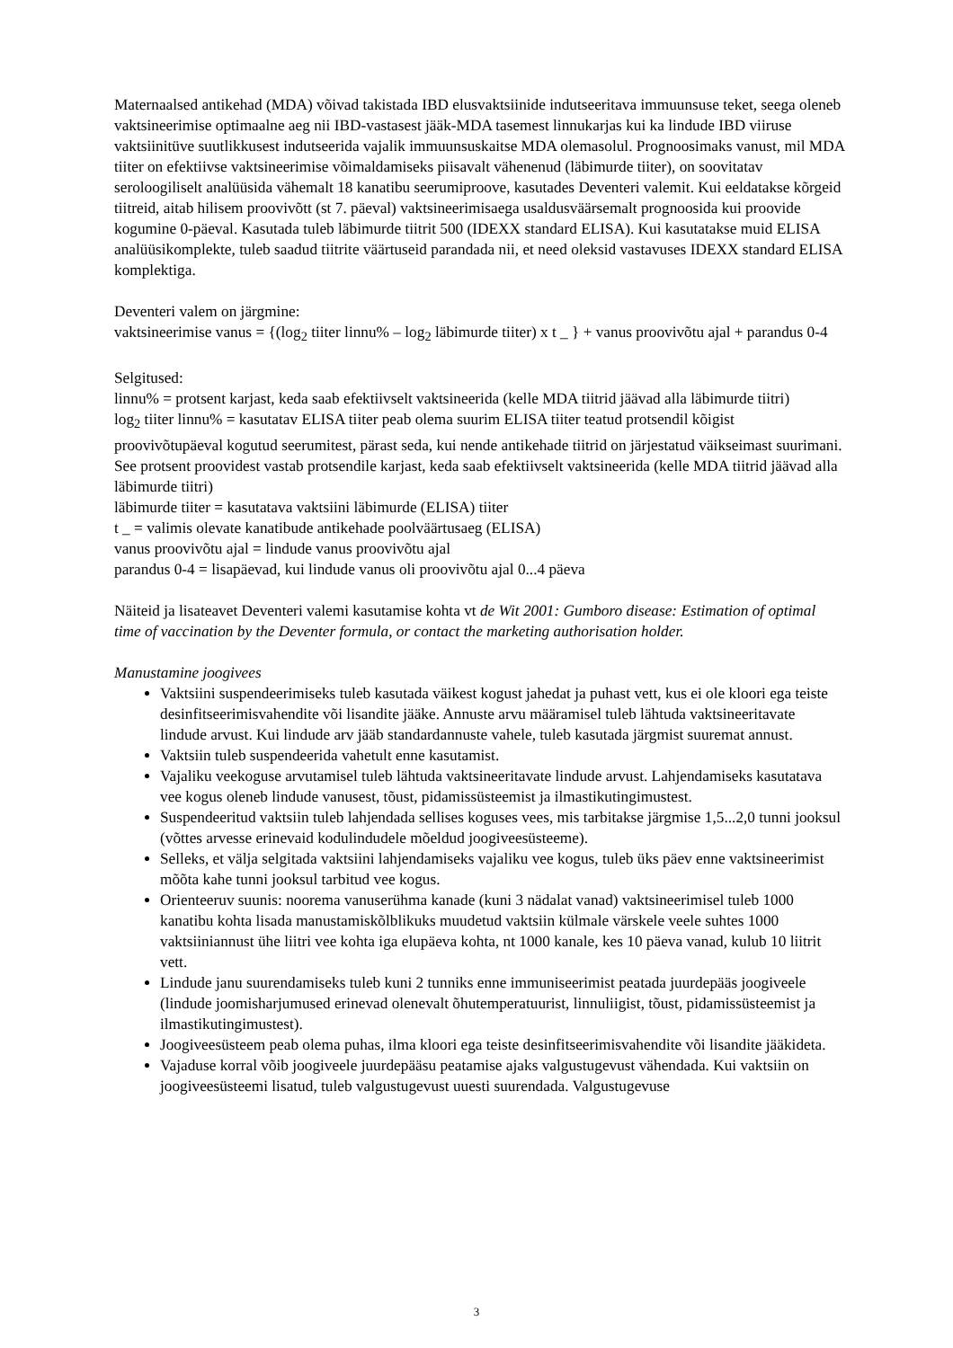Maternaalsed antikehad (MDA) võivad takistada IBD elusvaktsiinide indutseeritava immuunsuse teket, seega oleneb vaktsineerimise optimaalne aeg nii IBD-vastasest jääk-MDA tasemest linnukarjas kui ka lindude IBD viiruse vaktsiinitüve suutlikkusest indutseerida vajalik immuunsuskaitse MDA olemasolul. Prognoosimaks vanust, mil MDA tiiter on efektiivse vaktsineerimise võimaldamiseks piisavalt vähenenud (läbimurde tiiter), on soovitatav seroloogiliselt analüüsida vähemalt 18 kanatibu seerumiproove, kasutades Deventeri valemit. Kui eeldatakse kõrgeid tiitreid, aitab hilisem proovivõtt (st 7. päeval) vaktsineerimisaega usaldusväärsemalt prognoosida kui proovide kogumine 0-päeval. Kasutada tuleb läbimurde tiitrit 500 (IDEXX standard ELISA). Kui kasutatakse muid ELISA analüüsikomplekte, tuleb saadud tiitrite väärtuseid parandada nii, et need oleksid vastavuses IDEXX standard ELISA komplektiga.
Deventeri valem on järgmine:
vaktsineerimise vanus = {(log<sub>2</sub> tiiter linnu% – log<sub>2</sub> läbimurde tiiter) x t _ } + vanus proovivõtu ajal + parandus 0-4
Selgitused:
linnu% = protsent karjast, keda saab efektiivselt vaktsineerida (kelle MDA tiitrid jäävad alla läbimurde tiitri)
log<sub>2</sub> tiiter linnu% = kasutatav ELISA tiiter peab olema suurim ELISA tiiter teatud protsendil kõigist proovivõtupäeval kogutud seerumitest, pärast seda, kui nende antikehade tiitrid on järjestatud väikseimast suurimani. See protsent proovidest vastab protsendile karjast, keda saab efektiivselt vaktsineerida (kelle MDA tiitrid jäävad alla läbimurde tiitri)
läbimurde tiiter = kasutatava vaktsiini läbimurde (ELISA) tiiter
t _ = valimis olevate kanatibude antikehade poolväärtusaeg (ELISA)
vanus proovivõtu ajal = lindude vanus proovivõtu ajal
parandus 0-4 = lisapäevad, kui lindude vanus oli proovivõtu ajal 0...4 päeva
Näiteid ja lisateavet Deventeri valemi kasutamise kohta vt de Wit 2001: Gumboro disease: Estimation of optimal time of vaccination by the Deventer formula, or contact the marketing authorisation holder.
Manustamine joogivees
Vaktsiini suspendeerimiseks tuleb kasutada väikest kogust jahedat ja puhast vett, kus ei ole kloori ega teiste desinfitseerimisvahendite või lisandite jääke. Annuste arvu määramisel tuleb lähtuda vaktsineeritavate lindude arvust. Kui lindude arv jääb standardannuste vahele, tuleb kasutada järgmist suuremat annust.
Vaktsiin tuleb suspendeerida vahetult enne kasutamist.
Vajaliku veekoguse arvutamisel tuleb lähtuda vaktsineeritavate lindude arvust. Lahjendamiseks kasutatava vee kogus oleneb lindude vanusest, tõust, pidamissüsteemist ja ilmastikutingimustest.
Suspendeeritud vaktsiin tuleb lahjendada sellises koguses vees, mis tarbitakse järgmise 1,5...2,0 tunni jooksul (võttes arvesse erinevaid kodulindudele mõeldud joogiveesüsteeme).
Selleks, et välja selgitada vaktsiini lahjendamiseks vajaliku vee kogus, tuleb üks päev enne vaktsineerimist mõõta kahe tunni jooksul tarbitud vee kogus.
Orienteeruv suunis: noorema vanuserühma kanade (kuni 3 nädalat vanad) vaktsineerimisel tuleb 1000 kanatibu kohta lisada manustamiskõlblikuks muudetud vaktsiin külmale värskele veele suhtes 1000 vaktsiiniannust ühe liitri vee kohta iga elupäeva kohta, nt 1000 kanale, kes 10 päeva vanad, kulub 10 liitrit vett.
Lindude janu suurendamiseks tuleb kuni 2 tunniks enne immuniseerimist peatada juurdepääs joogiveele (lindude joomisharjumused erinevad olenevalt õhutemperatuurist, linnuliigist, tõust, pidamissüsteemist ja ilmastikutingimustest).
Joogiveesüsteem peab olema puhas, ilma kloori ega teiste desinfitseerimisvahendite või lisandite jääkideta.
Vajaduse korral võib joogiveele juurdepääsu peatamise ajaks valgustugevust vähendada. Kui vaktsiin on joogiveesüsteemi lisatud, tuleb valgustugevust uuesti suurendada. Valgustugevuse
3